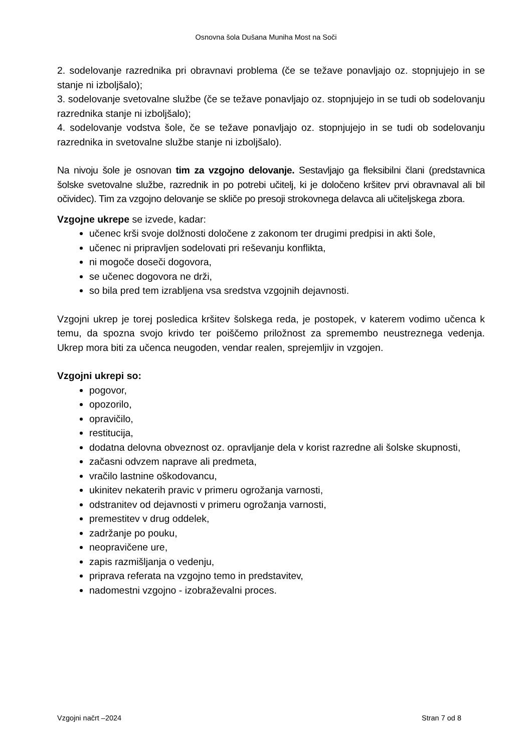Osnovna šola Dušana Muniha Most na Soči
2. sodelovanje razrednika pri obravnavi problema (če se težave ponavljajo oz. stopnjujejo in se stanje ni izboljšalo);
3. sodelovanje svetovalne službe (če se težave ponavljajo oz. stopnjujejo in se tudi ob sodelovanju razrednika stanje ni izboljšalo);
4. sodelovanje vodstva šole, če se težave ponavljajo oz. stopnjujejo in se tudi ob sodelovanju razrednika in svetovalne službe stanje ni izboljšalo).
Na nivoju šole je osnovan tim za vzgojno delovanje. Sestavljajo ga fleksibilni člani (predstavnica šolske svetovalne službe, razrednik in po potrebi učitelj, ki je določeno kršitev prvi obravnaval ali bil očividec). Tim za vzgojno delovanje se skliče po presoji strokovnega delavca ali učiteljskega zbora.
Vzgojne ukrepe se izvede, kadar:
učenec krši svoje dolžnosti določene z zakonom ter drugimi predpisi in akti šole,
učenec ni pripravljen sodelovati pri reševanju konflikta,
ni mogoče doseči dogovora,
se učenec dogovora ne drži,
so bila pred tem izrabljena vsa sredstva vzgojnih dejavnosti.
Vzgojni ukrep je torej posledica kršitev šolskega reda, je postopek, v katerem vodimo učenca k temu, da spozna svojo krivdo ter poiščemo priložnost za spremembo neustreznega vedenja. Ukrep mora biti za učenca neugoden, vendar realen, sprejemljiv in vzgojen.
Vzgojni ukrepi so:
pogovor,
opozorilo,
opravičilo,
restitucija,
dodatna delovna obveznost oz. opravljanje dela v korist razredne ali šolske skupnosti,
začasni odvzem naprave ali predmeta,
vračilo lastnine oškodovancu,
ukinitev nekaterih pravic v primeru ogrožanja varnosti,
odstranitev od dejavnosti v primeru ogrožanja varnosti,
premestitev v drug oddelek,
zadržanje po pouku,
neopravičene ure,
zapis razmišljanja o vedenju,
priprava referata na vzgojno temo in predstavitev,
nadomestni vzgojno - izobraževalni proces.
Vzgojni načrt –2024 Stran 7 od 8